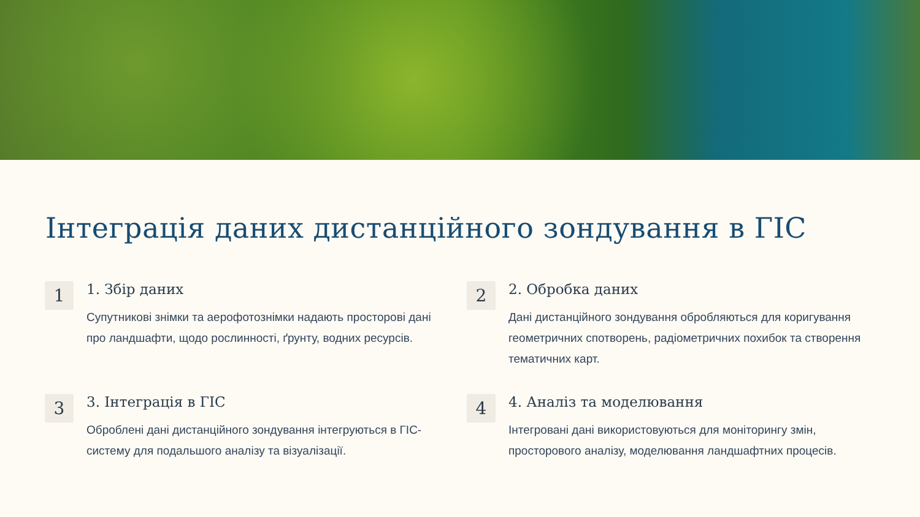Інтеграція даних дистанційного зондування в ГІС
1
1. Збір даних
Супутникові знімки та аерофотознімки надають просторові дані про ландшафти, щодо рослинності, ґрунту, водних ресурсів.
2
2. Обробка даних
Дані дистанційного зондування обробляються для коригування геометричних спотворень, радіометричних похибок та створення тематичних карт.
3
3. Інтеграція в ГІС
Оброблені дані дистанційного зондування інтегруються в ГІС-систему для подальшого аналізу та візуалізації.
4
4. Аналіз та моделювання
Інтегровані дані використовуються для моніторингу змін, просторового аналізу, моделювання ландшафтних процесів.